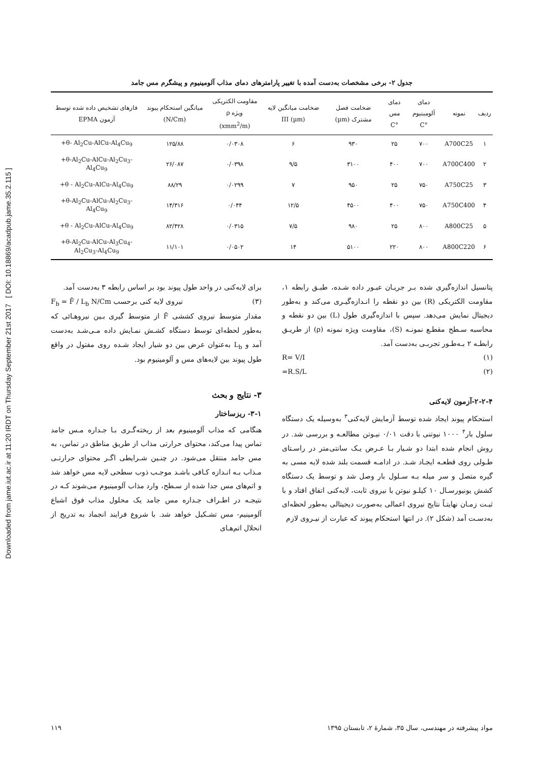Downloaded from jame.iut.ac.ir at 11:20 IRDT on Thursday September 21st 2017 [ DOI: 10.18869/acadpub.jame.35.2.115 ]
جدول ۲- برخی مشخصات به‌دست آمده با تغییر پارامترهای دمای مذاب آلومینیوم و پیشگرم مس جامد
| ردیف | نمونه | دمای آلومینیوم °C | دمای مس °C | ضخامت فصل مشترک (µm) | ضخامت میانگین لایه (µm) III | مقاومت الکتریکی ویژه ρ (xmm<sup>2</sup>/m) | میانگین استحکام پیوند (N/Cm) | فازهای تشخیص داده شده توسط آزمون EPMA |
| --- | --- | --- | --- | --- | --- | --- | --- | --- |
| ۱ | A700C25 | ۷۰۰ | ۲۵ | ۹۳۰ | ۶ | ۰/۰۳۰۸ | ۱۲۵/۸۸ | +θ- Al<sub>2</sub>Cu-AlCu-Al<sub>4</sub>Cu<sub>9</sub> |
| ۲ | A700C400 | ۷۰۰ | ۴۰۰ | ۳۱۰۰ | ۹/۵ | ۰/۰۳۹۸ | ۲۶/۰۸۷ | +θ-Al<sub>2</sub>Cu-AlCu-Al<sub>2</sub>Cu<sub>3</sub>-Al<sub>4</sub>Cu<sub>9</sub> |
| ۳ | A750C25 | ۷۵۰ | ۲۵ | ۹۵۰ | ۷ | ۰/۰۲۹۹ | ۸۸/۲۹ | +θ - Al<sub>2</sub>Cu-AlCu-Al<sub>4</sub>Cu<sub>9</sub> |
| ۴ | A750C400 | ۷۵۰ | ۴۰۰ | ۴۵۰۰ | ۱۲/۵ | ۰/۰۴۴ | ۱۴/۳۱۶ | +θ-Al<sub>2</sub>Cu-AlCu-Al<sub>2</sub>Cu<sub>3</sub>-Al<sub>4</sub>Cu<sub>9</sub> |
| ۵ | A800C25 | ۸۰۰ | ۲۵ | ۹۸۰ | ۷/۵ | ۰/۰۳۱۵ | ۸۲/۴۲۸ | +θ - Al<sub>2</sub>Cu-AlCu-Al<sub>4</sub>Cu<sub>9</sub> |
| ۶ | A800C220 | ۸۰۰ | ۲۲۰ | ۵۱۰۰ | ۱۴ | ۰/۰۵۰۲ | ۱۱/۱۰۱ | +θ-Al<sub>2</sub>Cu-AlCu-Al<sub>3</sub>Cu<sub>4</sub>-Al<sub>2</sub>Cu<sub>3</sub>-Al<sub>4</sub>Cu<sub>9</sub> |
پتانسیل اندازه‌گیری شده بـر جریـان عبـور داده شـده، طبـق رابطه ۱، مقاومت الکتریکی (R) بین دو نقطه را انـدازه‌گیـری می‌کند و به‌طور دیجیتال نمایش می‌دهد. سپس با اندازه‌گیری طول (L) بین دو نقطه و محاسبه سـطح مقطـع نمونـه (S)، مقاومت ویژه نمونه (ρ) از طریـق رابطـه ۲ بـه‌طـور تجربـی به‌دست آمد.
(۱) R= V/I
(۲) =R.S/L
۲-۲-۴-آزمون لایه‌کنی
استحکام پیوند ایجاد شده توسط آزمایش لایه‌کنی<sup>۳</sup> به‌وسیله یک دستگاه سلول بار<sup>۴</sup> ۱۰۰۰ نیوتنی با دقت ۰/۰۱ نیـوتن مطالعـه و بررسی شد. در روش انجام شده ابتدا دو شـیار بـا عـرض یـک سانتی‌متر در راسـتای طـولی روی قطعـه ایجـاد شـد. در ادامـه قسمت بلند شده لایه مسی به گیره متصل و سر میله بـه سـلول بار وصل شد و توسط یک دستگاه کشش یونیورسـال ۱۰ کیلـو نیوتن با نیروی ثابت، لایه‌کنی اتفاق افتاد و با ثبـت زمـان نهایتـاً نتایج نیروی اعمالی به‌صورت دیجیتالی به‌طور لحظه‌ای به‌دسـت آمد (شکل ۲). در انتها استحکام پیوند که عبارت از نیـروی لازم
برای لایه‌کنی در واحد طول پیوند بود بر اساس رابطه ۳ به‌دست آمد.
(۳) نیروی لایه کنی برحسب F<sub>b</sub> = F̄ / L<sub>b</sub> N/Cm
مقدار متوسط نیروی کششی F̄ از متوسط گیری بـین نیروهـائی که به‌طور لحظه‌ای توسط دستگاه کشـش نمـایش داده مـی‌شـد به‌دست آمد و L<sub>b</sub> به‌عنوان عرض بین دو شیار ایجاد شـده روی مفتول در واقع طول پیوند بین لایه‌های مس و آلومینیوم بود.
۳- نتایج و بحث
۳-۱- ریزساختار
هنگامی که مذاب آلومینیوم بعد از ریخته‌گـری بـا جـداره مـس جامد تماس پیدا می‌کند، محتوای حرارتی مذاب از طریق مناطق در تماس، به مس جامد منتقل می‌شود. در چنـین شـرایطی اگـر محتوای حرارتـی مـذاب بـه انـدازه کـافی باشـد موجـب ذوب سطحی لایه مس خواهد شد و اتم‌های مس جدا شده از سـطح، وارد مذاب آلومینیوم می‌شوند کـه در نتیجـه در اطـراف جـداره مس جامد یک محلول مذاب فوق اشباع آلومینیم- مس تشـکیل خواهد شد. با شروع فرایند انجماد به تدریج از انحلال اتم‌هـای
مواد پیشرفته در مهندسی، سال ۳۵، شمارهٔ ۲، تابستان ۱۳۹۵ ۱۱۹